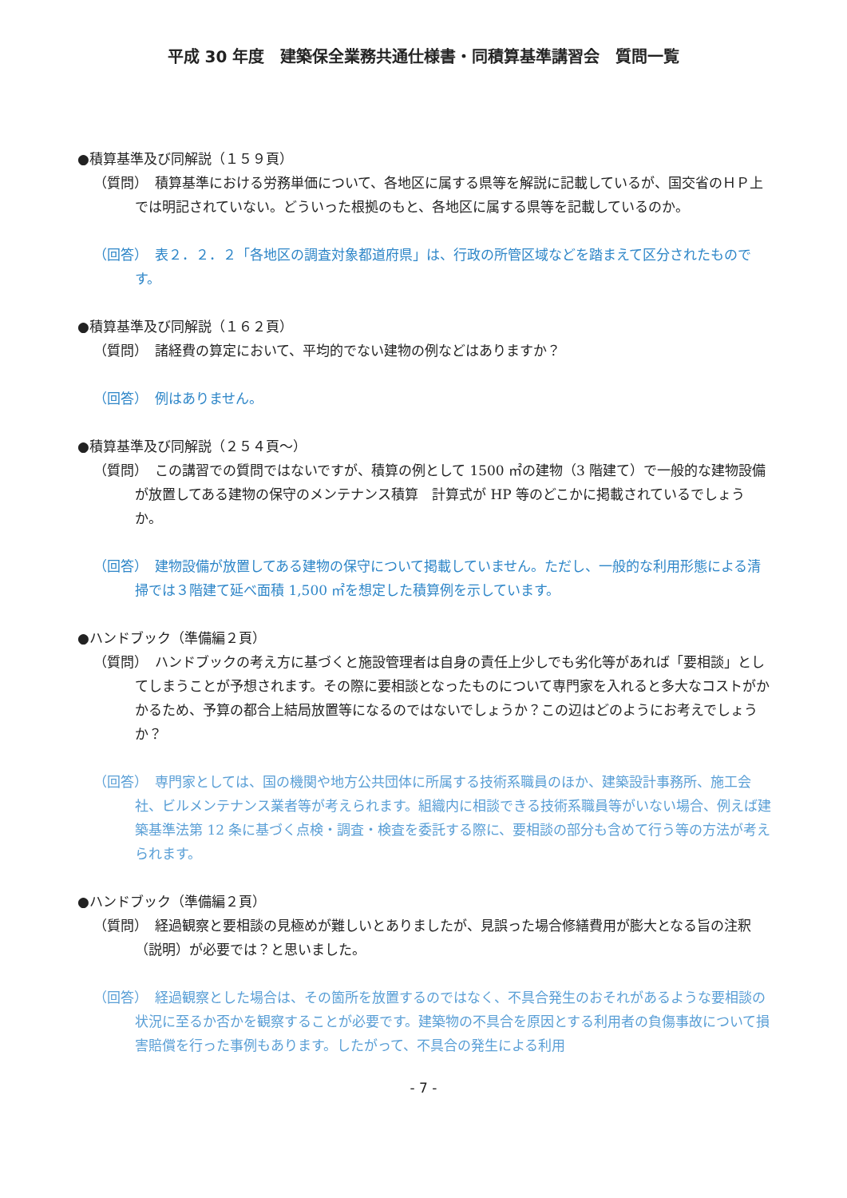平成 30 年度　建築保全業務共通仕様書・同積算基準講習会　質問一覧
●積算基準及び同解説（１５９頁）
（質問）　積算基準における労務単価について、各地区に属する県等を解説に記載しているが、国交省のＨＰ上では明記されていない。どういった根拠のもと、各地区に属する県等を記載しているのか。
（回答）　表２．２．２「各地区の調査対象都道府県」は、行政の所管区域などを踏まえて区分されたものです。
●積算基準及び同解説（１６２頁）
（質問）　諸経費の算定において、平均的でない建物の例などはありますか？
（回答）　例はありません。
●積算基準及び同解説（２５４頁～）
（質問）　この講習での質問ではないですが、積算の例として 1500 ㎡の建物（3 階建て）で一般的な建物設備が放置してある建物の保守のメンテナンス積算　計算式が HP 等のどこかに掲載されているでしょうか。
（回答）　建物設備が放置してある建物の保守について掲載していません。ただし、一般的な利用形態による清掃では３階建て延べ面積 1,500 ㎡を想定した積算例を示しています。
●ハンドブック（準備編２頁）
（質問）　ハンドブックの考え方に基づくと施設管理者は自身の責任上少しでも劣化等があれば「要相談」としてしまうことが予想されます。その際に要相談となったものについて専門家を入れると多大なコストがかかるため、予算の都合上結局放置等になるのではないでしょうか？この辺はどのようにお考えでしょうか？
（回答）　専門家としては、国の機関や地方公共団体に所属する技術系職員のほか、建築設計事務所、施工会社、ビルメンテナンス業者等が考えられます。組織内に相談できる技術系職員等がいない場合、例えば建築基準法第 12 条に基づく点検・調査・検査を委託する際に、要相談の部分も含めて行う等の方法が考えられます。
●ハンドブック（準備編２頁）
（質問）　経過観察と要相談の見極めが難しいとありましたが、見誤った場合修繕費用が膨大となる旨の注釈（説明）が必要では？と思いました。
（回答）　経過観察とした場合は、その箇所を放置するのではなく、不具合発生のおそれがあるような要相談の状況に至るか否かを観察することが必要です。建築物の不具合を原因とする利用者の負傷事故について損害賠償を行った事例もあります。したがって、不具合の発生による利用
- 7 -